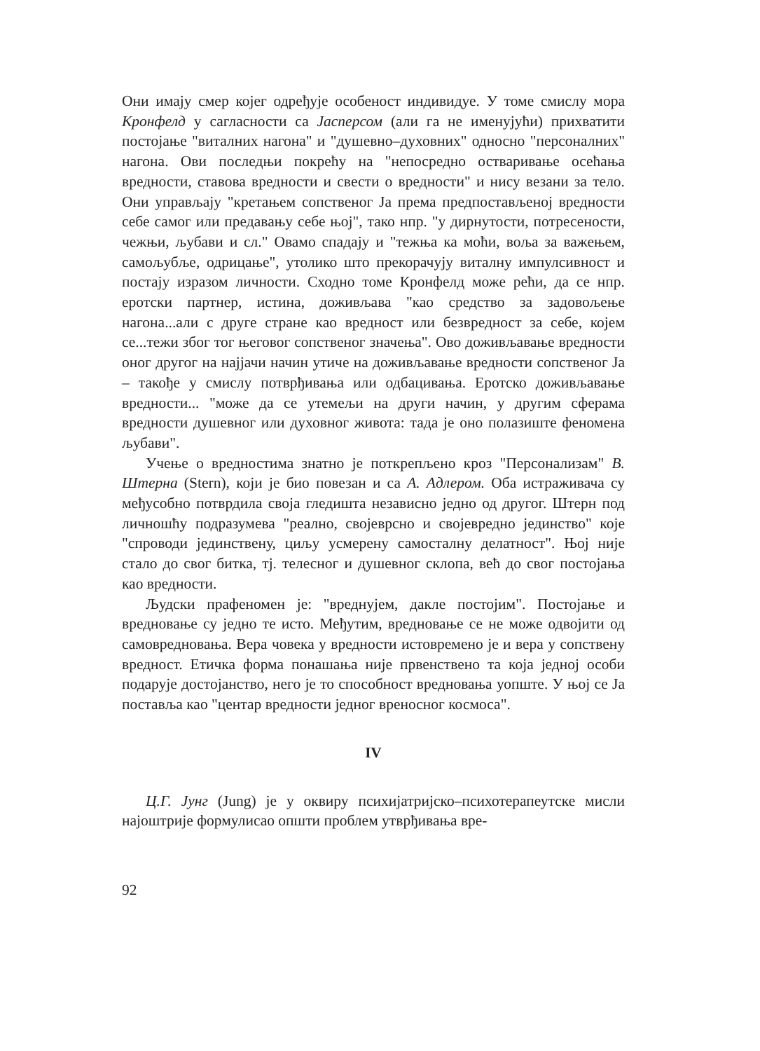Они имају смер којег одређује особеност индивидуе. У томе смислу мора Кронфелд у сагласности са Јасперсом (али га не именујући) прихватити постојање "виталних нагона" и "душевно–духовних" односно "персоналних" нагона. Ови последњи покрећу на "непосредно остваривање осећања вредности, ставова вредности и свести о вредности" и нису везани за тело. Они управљају "кретањем сопственог Ја према предпостављеној вредности себе самог или предавању себе њој", тако нпр. "у дирнутости, потресености, чежњи, љубави и сл." Овамо спадају и "тежња ка моћи, воља за важењем, самољубље, одрицање", утолико што прекорачују виталну импулсивност и постају изразом личности. Сходно томе Кронфелд може рећи, да се нпр. еротски партнер, истина, доживљава "као средство за задовољење нагона...али с друге стране као вредност или безвредност за себе, којем се...тежи због тог његовог сопственог значења". Ово доживљавање вредности оног другог на најјачи начин утиче на доживљавање вредности сопственог Ја – такође у смислу потврђивања или одбацивања. Еротско доживљавање вредности... "може да се утемељи на други начин, у другим сферама вредности душевног или духовног живота: тада је оно полазиште феномена љубави".
Учење о вредностима знатно је поткрепљено кроз "Персонализам" В. Штерна (Stern), који је био повезан и са А. Адлером. Оба истраживача су међусобно потврдила своја гледишта независно једно од другог. Штерн под личношћу подразумева "реално, својеврсно и својевредно јединство" које "спроводи јединствену, циљу усмерену самосталну делатност". Њој није стало до свог битка, тј. телесног и душевног склопа, већ до свог постојања као вредности.
Људски прафеномен је: "вреднујем, дакле постојим". Постојање и вредновање су једно те исто. Међутим, вредновање се не може одвојити од самовредновања. Вера човека у вредности истовремено је и вера у сопствену вредност. Етичка форма понашања није првенствено та која једној особи подарује достојанство, него је то способност вредновања уопште. У њој се Ја поставља као "центар вредности једног вреносног космоса".
IV
Ц.Г. Јунг (Jung) је у оквиру психијатријско–психотерапеутске мисли најоштрије формулисао општи проблем утврђивања вре-
92